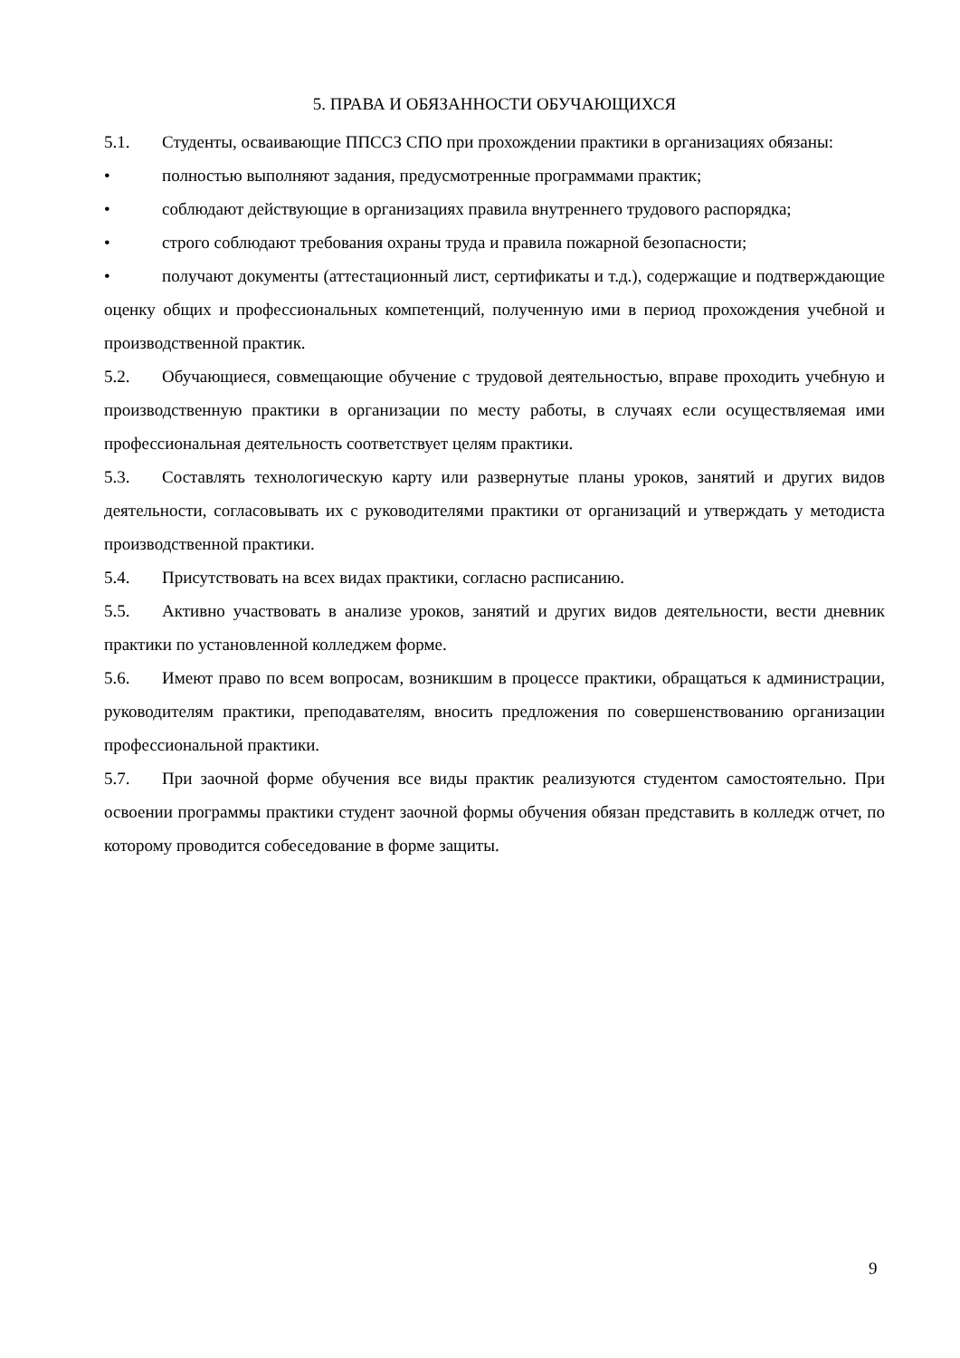5. ПРАВА И ОБЯЗАННОСТИ ОБУЧАЮЩИХСЯ
5.1. Студенты, осваивающие ППССЗ СПО при прохождении практики в организациях обязаны:
• полностью выполняют задания, предусмотренные программами практик;
• соблюдают действующие в организациях правила внутреннего трудового распорядка;
• строго соблюдают требования охраны труда и правила пожарной безопасности;
• получают документы (аттестационный лист, сертификаты и т.д.), содержащие и подтверждающие оценку общих и профессиональных компетенций, полученную ими в период прохождения учебной и производственной практик.
5.2. Обучающиеся, совмещающие обучение с трудовой деятельностью, вправе проходить учебную и производственную практики в организации по месту работы, в случаях если осуществляемая ими профессиональная деятельность соответствует целям практики.
5.3. Составлять технологическую карту или развернутые планы уроков, занятий и других видов деятельности, согласовывать их с руководителями практики от организаций и утверждать у методиста производственной практики.
5.4. Присутствовать на всех видах практики, согласно расписанию.
5.5. Активно участвовать в анализе уроков, занятий и других видов деятельности, вести дневник практики по установленной колледжем форме.
5.6. Имеют право по всем вопросам, возникшим в процессе практики, обращаться к администрации, руководителям практики, преподавателям, вносить предложения по совершенствованию организации профессиональной практики.
5.7. При заочной форме обучения все виды практик реализуются студентом самостоятельно. При освоении программы практики студент заочной формы обучения обязан представить в колледж отчет, по которому проводится собеседование в форме защиты.
9